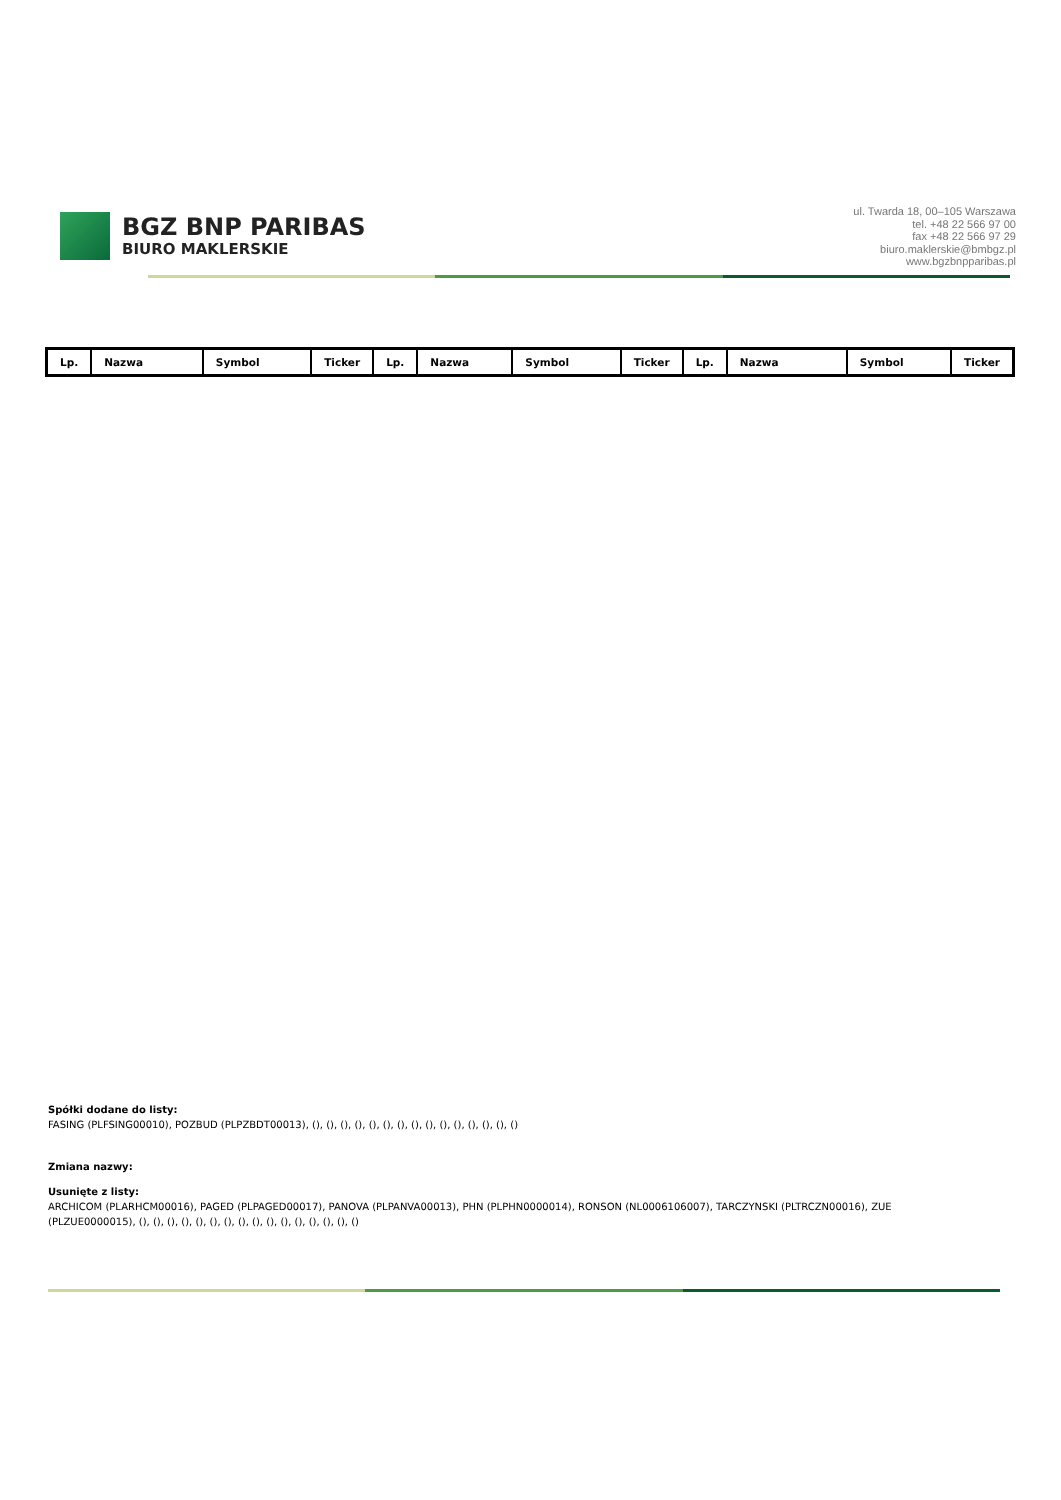BGZ BNP PARIBAS
BIURO MAKLERSKIE
ul. Twarda 18, 00–105 Warszawa
tel. +48 22 566 97 00
fax +48 22 566 97 29
biuro.maklerskie@bmbgz.pl
www.bgzbnpparibas.pl
| Lp. | Nazwa | Symbol | Ticker | Lp. | Nazwa | Symbol | Ticker | Lp. | Nazwa | Symbol | Ticker |
| --- | --- | --- | --- | --- | --- | --- | --- | --- | --- | --- | --- |
Spółki dodane do listy:
FASING (PLFSING00010), POZBUD (PLPZBDT00013), (), (), (), (), (), (), (), (), (), (), (), (), (), (), ()
Zmiana nazwy:
Usunięte z listy:
ARCHICOM (PLARHCM00016), PAGED (PLPAGED00017), PANOVA (PLPANVA00013), PHN (PLPHN0000014), RONSON (NL0006106007), TARCZYNSKI (PLTRCZN00016), ZUE (PLZUE0000015), (), (), (), (), (), (), (), (), (), (), (), (), (), (), (), ()